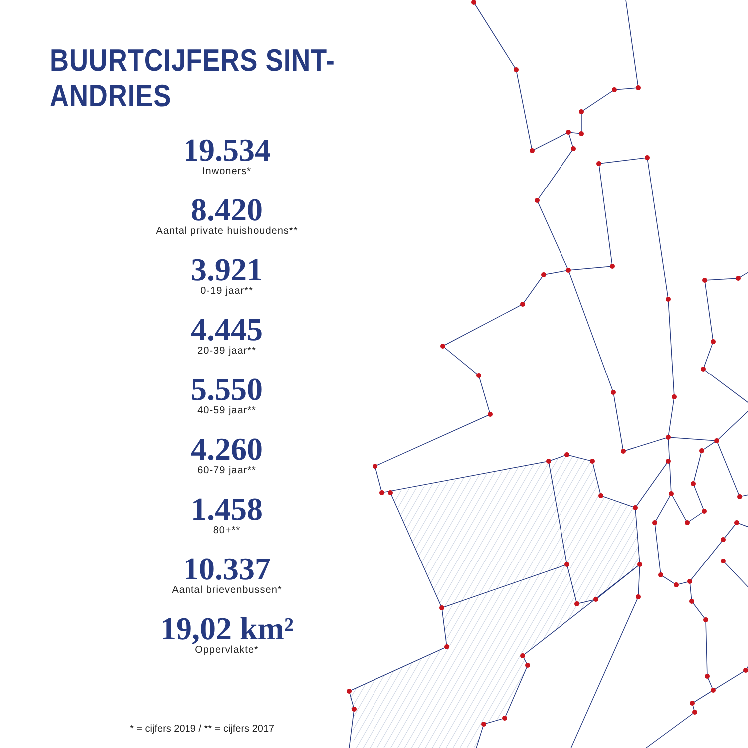BUURTCIJFERS SINT-ANDRIES
19.534
Inwoners*
8.420
Aantal private huishoudens**
3.921
0-19 jaar**
4.445
20-39 jaar**
5.550
40-59 jaar**
4.260
60-79 jaar**
1.458
80+**
10.337
Aantal brievenbussen*
19,02 km²
Oppervlakte*
* = cijfers 2019 / ** = cijfers 2017